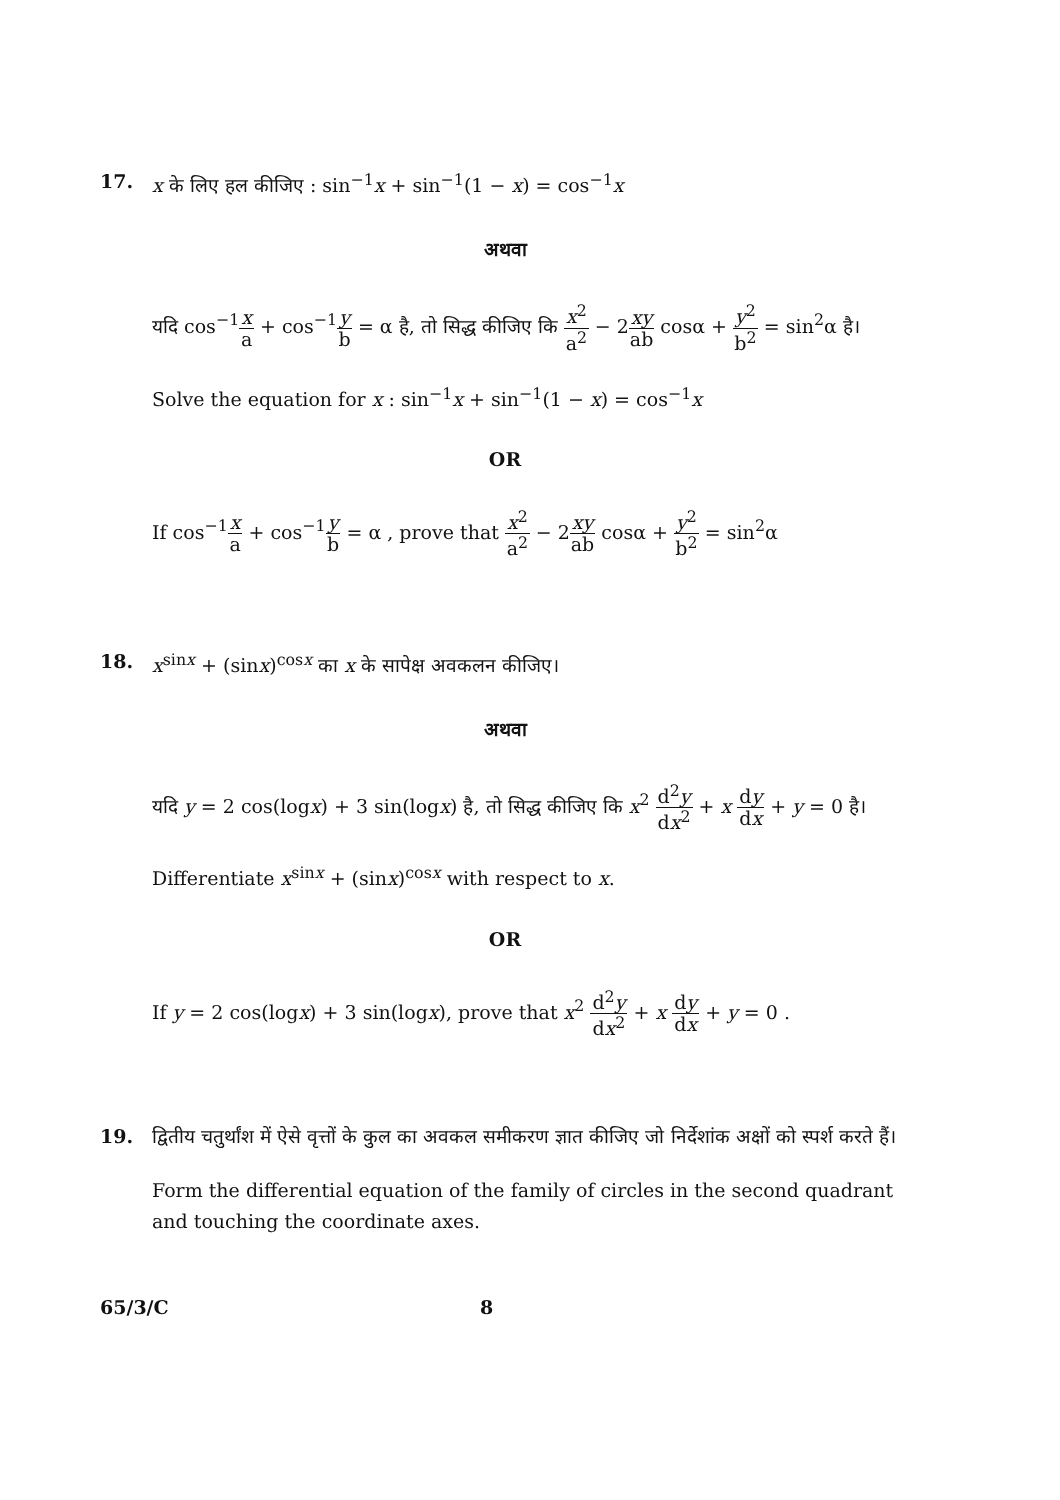17. x के लिए हल कीजिए : sin<sup>−1</sup>x + sin<sup>−1</sup>(1 − x) = cos<sup>−1</sup>x
अथवा
यदि cos<sup>−1</sup>x a + cos<sup>−1</sup>y b = α है, तो सिद्ध कीजिए कि x<sup>2</sup> a<sup>2</sup> − 2xy ab cosα + y<sup>2</sup> b<sup>2</sup> = sin<sup>2</sup>α है।
Solve the equation for x : sin<sup>−1</sup>x + sin<sup>−1</sup>(1 − x) = cos<sup>−1</sup>x
OR
If cos<sup>−1</sup>x a + cos<sup>−1</sup>y b = α , prove that x<sup>2</sup> a<sup>2</sup> − 2xy ab cosα + y<sup>2</sup> b<sup>2</sup> = sin<sup>2</sup>α
18. x<sup>sinx</sup> + (sinx)<sup>cosx</sup> का x के सापेक्ष अवकलन कीजिए।
अथवा
यदि y = 2 cos(logx) + 3 sin(logx) है, तो सिद्ध कीजिए कि x<sup>2</sup> d<sup>2</sup>y dx<sup>2</sup> + x dy dx + y = 0 है।
Differentiate x<sup>sinx</sup> + (sinx)<sup>cosx</sup> with respect to x.
OR
If y = 2 cos(logx) + 3 sin(logx), prove that x<sup>2</sup> d<sup>2</sup>y dx<sup>2</sup> + x dy dx + y = 0 .
19. द्वितीय चतुर्थांश में ऐसे वृत्तों के कुल का अवकल समीकरण ज्ञात कीजिए जो निर्देशांक अक्षों को स्पर्श करते हैं।
Form the differential equation of the family of circles in the second quadrant and touching the coordinate axes.
65/3/C 8